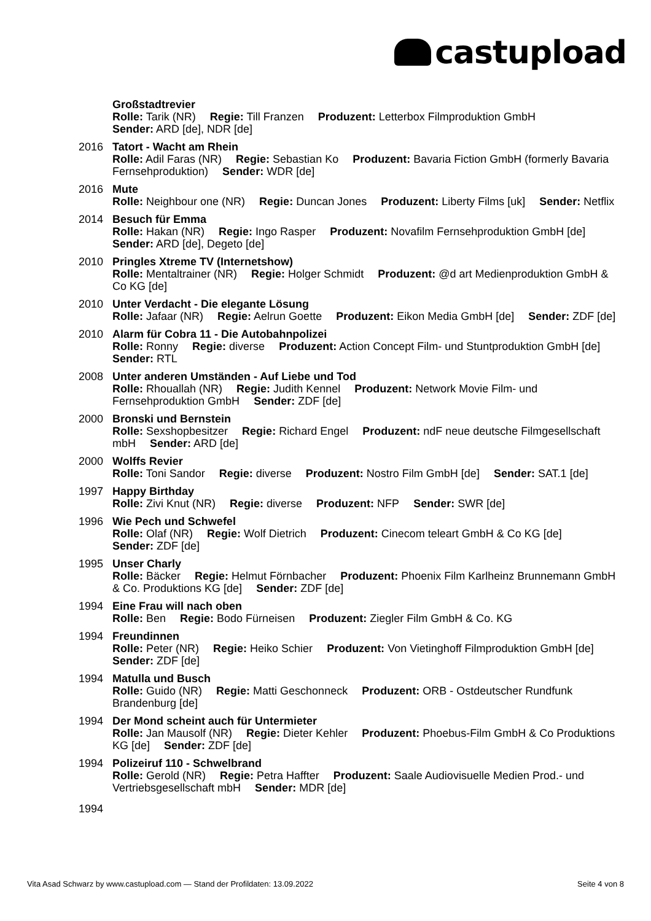castupload
Großstadtrevier
Rolle: Tarik (NR) Regie: Till Franzen Produzent: Letterbox Filmproduktion GmbH
Sender: ARD [de], NDR [de]
2016 Tatort - Wacht am Rhein
Rolle: Adil Faras (NR) Regie: Sebastian Ko Produzent: Bavaria Fiction GmbH (formerly Bavaria Fernsehproduktion) Sender: WDR [de]
2016 Mute
Rolle: Neighbour one (NR) Regie: Duncan Jones Produzent: Liberty Films [uk] Sender: Netflix
2014 Besuch für Emma
Rolle: Hakan (NR) Regie: Ingo Rasper Produzent: Novafilm Fernsehproduktion GmbH [de] Sender: ARD [de], Degeto [de]
2010 Pringles Xtreme TV (Internetshow)
Rolle: Mentaltrainer (NR) Regie: Holger Schmidt Produzent: @d art Medienproduktion GmbH & Co KG [de]
2010 Unter Verdacht - Die elegante Lösung
Rolle: Jafaar (NR) Regie: Aelrun Goette Produzent: Eikon Media GmbH [de] Sender: ZDF [de]
2010 Alarm für Cobra 11 - Die Autobahnpolizei
Rolle: Ronny Regie: diverse Produzent: Action Concept Film- und Stuntproduktion GmbH [de] Sender: RTL
2008 Unter anderen Umständen - Auf Liebe und Tod
Rolle: Rhouallah (NR) Regie: Judith Kennel Produzent: Network Movie Film- und Fernsehproduktion GmbH Sender: ZDF [de]
2000 Bronski und Bernstein
Rolle: Sexshopbesitzer Regie: Richard Engel Produzent: ndF neue deutsche Filmgesellschaft mbH Sender: ARD [de]
2000 Wolffs Revier
Rolle: Toni Sandor Regie: diverse Produzent: Nostro Film GmbH [de] Sender: SAT.1 [de]
1997 Happy Birthday
Rolle: Zivi Knut (NR) Regie: diverse Produzent: NFP Sender: SWR [de]
1996 Wie Pech und Schwefel
Rolle: Olaf (NR) Regie: Wolf Dietrich Produzent: Cinecom teleart GmbH & Co KG [de]
Sender: ZDF [de]
1995 Unser Charly
Rolle: Bäcker Regie: Helmut Förnbacher Produzent: Phoenix Film Karlheinz Brunnemann GmbH & Co. Produktions KG [de] Sender: ZDF [de]
1994 Eine Frau will nach oben
Rolle: Ben Regie: Bodo Fürneisen Produzent: Ziegler Film GmbH & Co. KG
1994 Freundinnen
Rolle: Peter (NR) Regie: Heiko Schier Produzent: Von Vietinghoff Filmproduktion GmbH [de] Sender: ZDF [de]
1994 Matulla und Busch
Rolle: Guido (NR) Regie: Matti Geschonneck Produzent: ORB - Ostdeutscher Rundfunk Brandenburg [de]
1994 Der Mond scheint auch für Untermieter
Rolle: Jan Mausolf (NR) Regie: Dieter Kehler Produzent: Phoebus-Film GmbH & Co Produktions KG [de] Sender: ZDF [de]
1994 Polizeiruf 110 - Schwelbrand
Rolle: Gerold (NR) Regie: Petra Haffter Produzent: Saale Audiovisuelle Medien Prod.- und Vertriebsgesellschaft mbH Sender: MDR [de]
1994
Vita Asad Schwarz by www.castupload.com — Stand der Profildaten: 13.09.2022 Seite 4 von 8